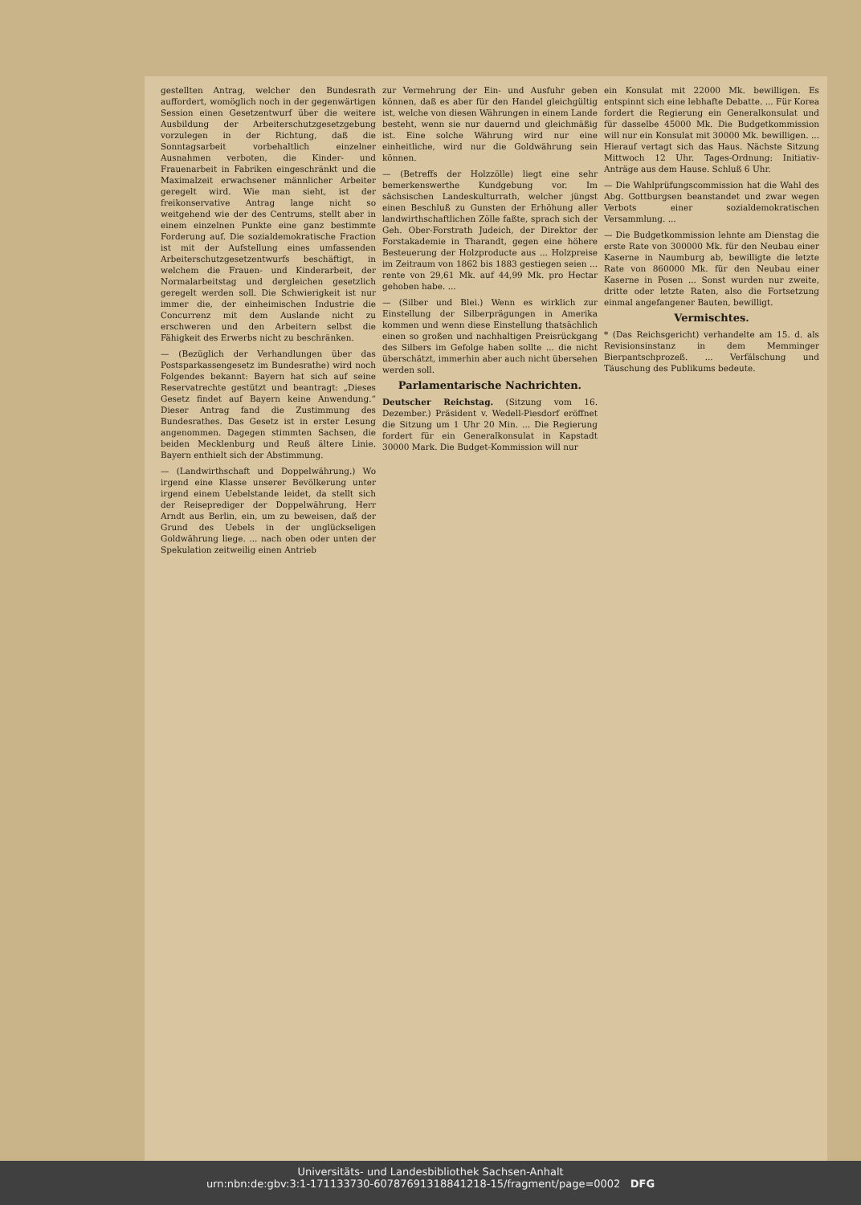gestellten Antrag, welcher den Bundesrath auffordert, womöglich noch in der gegenwärtigen Session einen Gesetzentwurf über die weitere Ausbildung der Arbeiterschutzgesetzgebung vorzulegen in der Richtung, daß die Sonntagsarbeit vorbehaltlich einzelner Ausnahmen verboten, die Kinder- und Frauenarbeit in Fabriken eingeschränkt und die Maximalzeit erwachsener männlicher Arbeiter geregelt wird. Wie man sieht, ist der freikonservative Antrag lange nicht so weitgehend wie der des Centrums, stellt aber in einem einzelnen Punkte eine ganz bestimmte Forderung auf. Die sozialdemokratische Fraction ist mit der Aufstellung eines umfassenden Arbeiterschutzgesetzentwurfs beschäftigt, in welchem die Frauen- und Kinderarbeit, der Normalarbeitstag und dergleichen gesetzlich geregelt werden soll. Die Schwierigkeit ist nur immer die, der einheimischen Industrie die Concurrenz mit dem Auslande nicht zu erschweren und den Arbeitern selbst die Fähigkeit des Erwerbs nicht zu beschränken.
— (Bezüglich der Verhandlungen über das Postsparkassengesetz im Bundesrathe) wird noch Folgendes bekannt: Bayern hat sich auf seine Reservatrechte gestützt und beantragt: „Dieses Gesetz findet auf Bayern keine Anwendung.“ Dieser Antrag fand die Zustimmung des Bundesrathes. Das Gesetz ist in erster Lesung angenommen. Dagegen stimmten Sachsen, die beiden Mecklenburg und Reuß ältere Linie. Bayern enthielt sich der Abstimmung.
— (Landwirthschaft und Doppelwährung.) Wo irgend eine Klasse unserer Bevölkerung unter irgend einem Uebelstande leidet, da stellt sich der Reiseprediger der Doppelwährung, Herr Arndt aus Berlin, ein, um zu beweisen, daß der Grund des Uebels in der unglückseligen Goldwährung liege. ... nach oben oder unten der Spekulation zeitweilig einen Antrieb
zur Vermehrung der Ein- und Ausfuhr geben können, daß es aber für den Handel gleichgültig ist, welche von diesen Währungen in einem Lande besteht, wenn sie nur dauernd und gleichmäßig ist. Eine solche Währung wird nur eine einheitliche, wird nur die Goldwährung sein können.
— (Betreffs der Holzzölle) liegt eine sehr bemerkenswerthe Kundgebung vor. Im sächsischen Landeskulturrath, welcher jüngst einen Beschluß zu Gunsten der Erhöhung aller landwirthschaftlichen Zölle faßte, sprach sich der Geh. Ober-Forstrath Judeich, der Direktor der Forstakademie in Tharandt, gegen eine höhere Besteuerung der Holzproducte aus ... Holzpreise im Zeitraum von 1862 bis 1883 gestiegen seien ... rente von 29,61 Mk. auf 44,99 Mk. pro Hectar gehoben habe. ...
— (Silber und Blei.) Wenn es wirklich zur Einstellung der Silberprägungen in Amerika kommen und wenn diese Einstellung thatsächlich einen so großen und nachhaltigen Preisrückgang des Silbers im Gefolge haben sollte ... die nicht überschätzt, immerhin aber auch nicht übersehen werden soll.
Parlamentarische Nachrichten.
Deutscher Reichstag. (Sitzung vom 16. Dezember.) Präsident v. Wedell-Piesdorf eröffnet die Sitzung um 1 Uhr 20 Min. ... Die Regierung fordert für ein Generalkonsulat in Kapstadt 30000 Mark. Die Budget-Kommission will nur
ein Konsulat mit 22000 Mk. bewilligen. Es entspinnt sich eine lebhafte Debatte. ... Für Korea fordert die Regierung ein Generalkonsulat und für dasselbe 45000 Mk. Die Budgetkommission will nur ein Konsulat mit 30000 Mk. bewilligen. ... Hierauf vertagt sich das Haus. Nächste Sitzung Mittwoch 12 Uhr. Tages-Ordnung: Initiativ-Anträge aus dem Hause. Schluß 6 Uhr.
— Die Wahlprüfungscommission hat die Wahl des Abg. Gottburgsen beanstandet und zwar wegen Verbots einer sozialdemokratischen Versammlung. ...
— Die Budgetkommission lehnte am Dienstag die erste Rate von 300000 Mk. für den Neubau einer Kaserne in Naumburg ab, bewilligte die letzte Rate von 860000 Mk. für den Neubau einer Kaserne in Posen ... Sonst wurden nur zweite, dritte oder letzte Raten, also die Fortsetzung einmal angefangener Bauten, bewilligt.
Vermischtes.
* (Das Reichsgericht) verhandelte am 15. d. als Revisionsinstanz in dem Memminger Bierpantschprozeß. ... Verfälschung und Täuschung des Publikums bedeute.
Universitäts- und Landesbibliothek Sachsen-Anhalt
urn:nbn:de:gbv:3:1-171133730-60787691318841218-15/fragment/page=0002 DFG